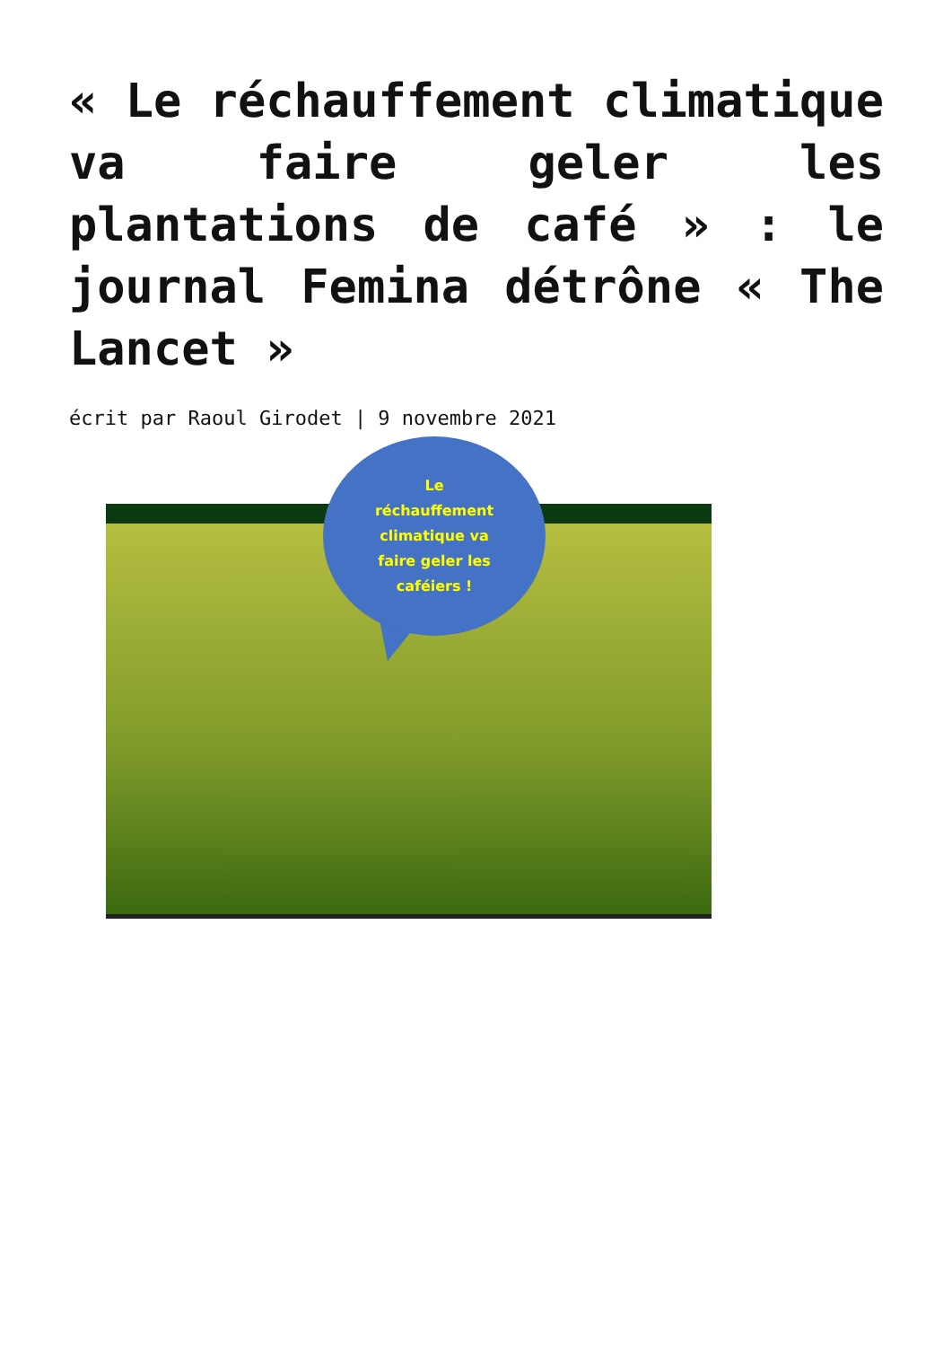« Le réchauffement climatique va faire geler les plantations de café » : le journal Femina détrône « The Lancet »
écrit par Raoul Girodet | 9 novembre 2021
Le
réchauffement
climatique va
faire geler les
caféiers !